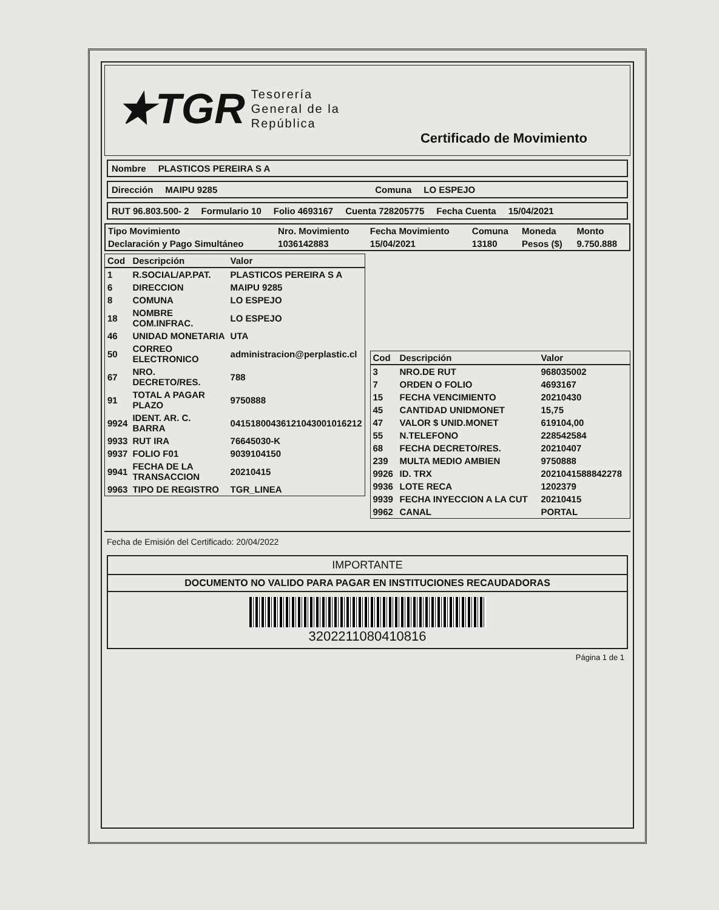★TGR Tesorería
General de la
República
Certificado de Movimiento
Nombre PLASTICOS PEREIRA S A
Dirección MAIPU 9285 Comuna LO ESPEJO
RUT 96.803.500- 2 Formulario 10 Folio 4693167 Cuenta 728205775 Fecha Cuenta 15/04/2021
| Tipo Movimiento | Nro. Movimiento | Fecha Movimiento | Comuna | Moneda | Monto |
| --- | --- | --- | --- | --- | --- |
| Declaración y Pago Simultáneo | 1036142883 | 15/04/2021 | 13180 | Pesos ($) | 9.750.888 |
| Cod | Descripción | Valor |
| --- | --- | --- |
| 1 | R.SOCIAL/AP.PAT. | PLASTICOS PEREIRA S A |
| 6 | DIRECCION | MAIPU 9285 |
| 8 | COMUNA | LO ESPEJO |
| 18 | NOMBRE COM.INFRAC. | LO ESPEJO |
| 46 | UNIDAD MONETARIA | UTA |
| 50 | CORREO ELECTRONICO | administracion@perplastic.cl |
| 67 | NRO. DECRETO/RES. | 788 |
| 91 | TOTAL A PAGAR PLAZO | 9750888 |
| 9924 | IDENT. AR. C. BARRA | 04151800436121043001016212 |
| 9933 | RUT IRA | 76645030-K |
| 9937 | FOLIO F01 | 9039104150 |
| 9941 | FECHA DE LA TRANSACCION | 20210415 |
| 9963 | TIPO DE REGISTRO | TGR_LINEA |
| Cod | Descripción | Valor |
| --- | --- | --- |
| 3 | NRO.DE RUT | 968035002 |
| 7 | ORDEN O FOLIO | 4693167 |
| 15 | FECHA VENCIMIENTO | 20210430 |
| 45 | CANTIDAD UNIDMONET | 15,75 |
| 47 | VALOR $ UNID.MONET | 619104,00 |
| 55 | N.TELEFONO | 228542584 |
| 68 | FECHA DECRETO/RES. | 20210407 |
| 239 | MULTA MEDIO AMBIEN | 9750888 |
| 9926 | ID. TRX | 2021041588842278 |
| 9936 | LOTE RECA | 1202379 |
| 9939 | FECHA INYECCION A LA CUT | 20210415 |
| 9962 | CANAL | PORTAL |
Fecha de Emisión del Certificado: 20/04/2022
IMPORTANTE
DOCUMENTO NO VALIDO PARA PAGAR EN INSTITUCIONES RECAUDADORAS
3202211080410816
Página 1 de 1